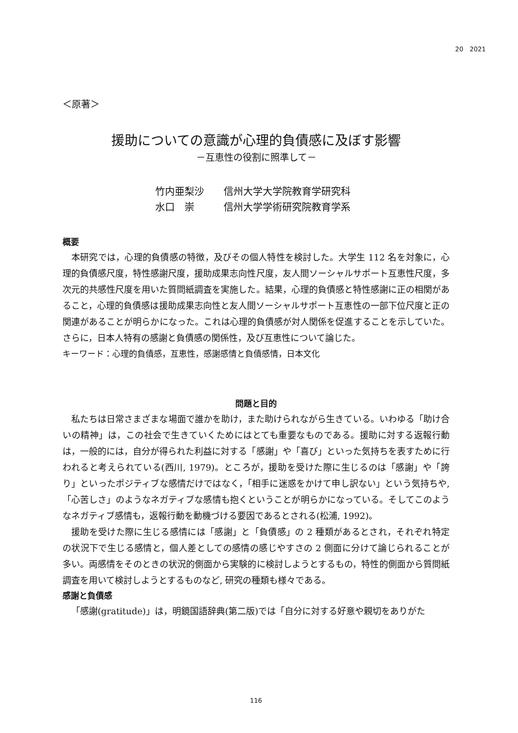20　2021
＜原著＞
援助についての意識が心理的負債感に及ぼす影響
－互恵性の役割に照準して－
竹内亜梨沙 信州大学大学院教育学研究科
水口　崇 信州大学学術研究院教育学系
概要
本研究では，心理的負債感の特徴，及びその個人特性を検討した。大学生 112 名を対象に，心理的負債感尺度，特性感謝尺度，援助成果志向性尺度，友人間ソーシャルサポート互恵性尺度，多次元的共感性尺度を用いた質問紙調査を実施した。結果，心理的負債感と特性感謝に正の相関があること，心理的負債感は援助成果志向性と友人間ソーシャルサポート互恵性の一部下位尺度と正の関連があることが明らかになった。これは心理的負債感が対人関係を促進することを示していた。さらに，日本人特有の感謝と負債感の関係性，及び互恵性について論じた。
キーワード：心理的負債感，互恵性，感謝感情と負債感情，日本文化
問題と目的
私たちは日常さまざまな場面で誰かを助け，また助けられながら生きている。いわゆる「助け合いの精神」は，この社会で生きていくためにはとても重要なものである。援助に対する返報行動は，一般的には，自分が得られた利益に対する「感謝」や「喜び」といった気持ちを表すために行われると考えられている(西川, 1979)。ところが，援助を受けた際に生じるのは「感謝」や「誇り」といったポジティブな感情だけではなく，「相手に迷惑をかけて申し訳ない」という気持ちや,「心苦しさ」のようなネガティブな感情も抱くということが明らかになっている。そしてこのようなネガティブ感情も，返報行動を動機づける要因であるとされる(松浦, 1992)。
援助を受けた際に生じる感情には「感謝」と「負債感」の 2 種類があるとされ，それぞれ特定の状況下で生じる感情と，個人差としての感情の感じやすさの 2 側面に分けて論じられることが多い。両感情をそのときの状況的側面から実験的に検討しようとするもの，特性的側面から質問紙調査を用いて検討しようとするものなど, 研究の種類も様々である。
感謝と負債感
「感謝(gratitude)」は，明鏡国語辞典(第二版)では「自分に対する好意や親切をありがた
116